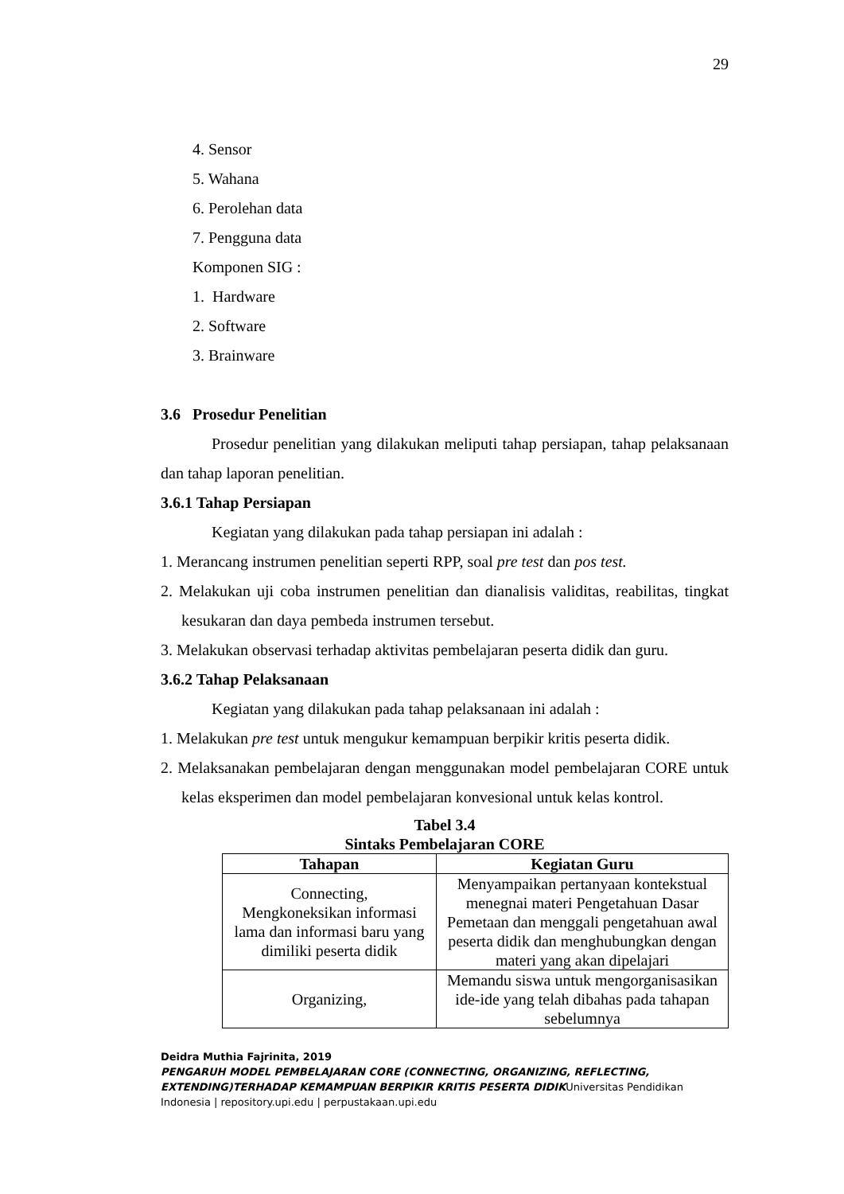29
4. Sensor
5. Wahana
6. Perolehan data
7. Pengguna data
Komponen SIG :
1. Hardware
2. Software
3. Brainware
3.6 Prosedur Penelitian
Prosedur penelitian yang dilakukan meliputi tahap persiapan, tahap pelaksanaan dan tahap laporan penelitian.
3.6.1 Tahap Persiapan
Kegiatan yang dilakukan pada tahap persiapan ini adalah :
1. Merancang instrumen penelitian seperti RPP, soal pre test dan pos test.
2. Melakukan uji coba instrumen penelitian dan dianalisis validitas, reabilitas, tingkat kesukaran dan daya pembeda instrumen tersebut.
3. Melakukan observasi terhadap aktivitas pembelajaran peserta didik dan guru.
3.6.2 Tahap Pelaksanaan
Kegiatan yang dilakukan pada tahap pelaksanaan ini adalah :
1. Melakukan pre test untuk mengukur kemampuan berpikir kritis peserta didik.
2. Melaksanakan pembelajaran dengan menggunakan model pembelajaran CORE untuk kelas eksperimen dan model pembelajaran konvesional untuk kelas kontrol.
Tabel 3.4
Sintaks Pembelajaran CORE
| Tahapan | Kegiatan Guru |
| --- | --- |
| Connecting, Mengkoneksikan informasi lama dan informasi baru yang dimiliki peserta didik | Menyampaikan pertanyaan kontekstual menegnai materi Pengetahuan Dasar Pemetaan dan menggali pengetahuan awal peserta didik dan menghubungkan dengan materi yang akan dipelajari |
| Organizing, | Memandu siswa untuk mengorganisasikan ide-ide yang telah dibahas pada tahapan sebelumnya |
Deidra Muthia Fajrinita, 2019
PENGARUH MODEL PEMBELAJARAN CORE (CONNECTING, ORGANIZING, REFLECTING, EXTENDING)TERHADAP KEMAMPUAN BERPIKIR KRITIS PESERTA DIDIKUniversitas Pendidikan Indonesia | repository.upi.edu | perpustakaan.upi.edu